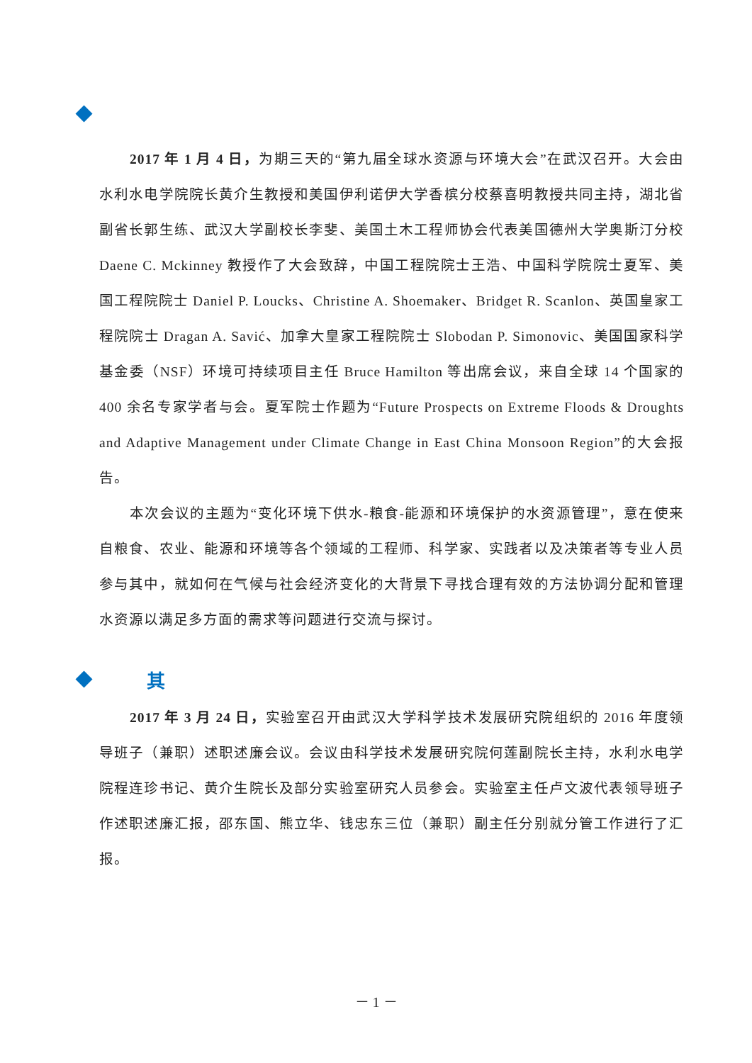2017 年 1 月 4 日，为期三天的“第九届全球水资源与环境大会”在武汉召开。大会由水利水电学院院长黄介生教授和美国伊利诺伊大学香槟分校蔡喜明教授共同主持，湖北省副省长郭生练、武汉大学副校长李斐、美国土木工程师协会代表美国德州大学奥斯汀分校 Daene C. Mckinney 教授作了大会致辞，中国工程院院士王浩、中国科学院院士夏军、美国工程院院士 Daniel P. Loucks、Christine A. Shoemaker、Bridget R. Scanlon、英国皇家工程院院士 Dragan A. Savić、加拿大皇家工程院院士 Slobodan P. Simonovic、美国国家科学基金委（NSF）环境可持续项目主任 Bruce Hamilton 等出席会议，来自全球 14 个国家的 400 余名专家学者与会。夏军院士作题为“Future Prospects on Extreme Floods & Droughts and Adaptive Management under Climate Change in East China Monsoon Region”的大会报告。
本次会议的主题为“变化环境下供水-粮食-能源和环境保护的水资源管理”，意在使来自粮食、农业、能源和环境等各个领域的工程师、科学家、实践者以及决策者等专业人员参与其中，就如何在气候与社会经济变化的大背景下寻找合理有效的方法协调分配和管理水资源以满足多方面的需求等问题进行交流与探讨。
其
2017 年 3 月 24 日，实验室召开由武汉大学科学技术发展研究院组织的 2016 年度领导班子（兼职）述职述廉会议。会议由科学技术发展研究院何莲副院长主持，水利水电学院程连珍书记、黄介生院长及部分实验室研究人员参会。实验室主任卢文波代表领导班子作述职述廉汇报，邵东国、熊立华、钱忠东三位（兼职）副主任分别就分管工作进行了汇报。
－ 1 －